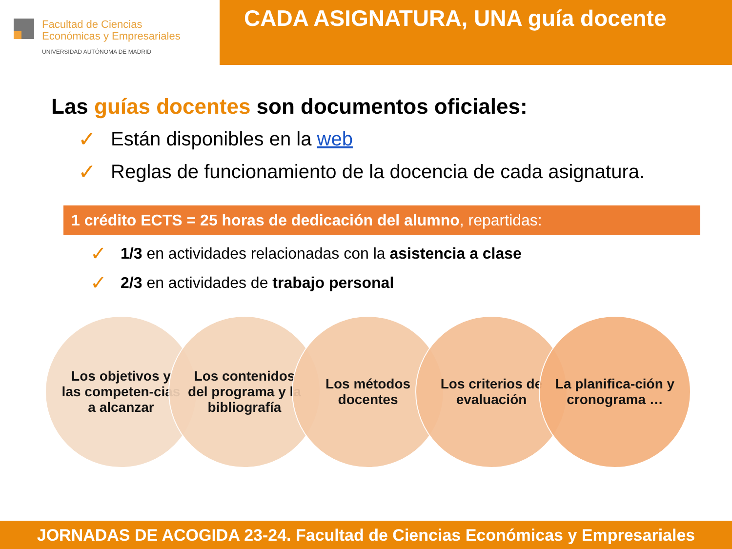Facultad de Ciencias
Económicas y Empresariales
UNIVERSIDAD AUTÓNOMA DE MADRID
CADA ASIGNATURA, UNA guía docente
Las guías docentes son documentos oficiales:
✓ Están disponibles en la web
✓ Reglas de funcionamiento de la docencia de cada asignatura.
1 crédito ECTS = 25 horas de dedicación del alumno, repartidas:
✓ 1/3 en actividades relacionadas con la asistencia a clase
✓ 2/3 en actividades de trabajo personal
Los objetivos y las competen-cias a alcanzar
Los contenidos del programa y la bibliografía
Los métodos docentes
Los criterios de evaluación
La planifica-ción y cronograma …
JORNADAS DE ACOGIDA 23-24. Facultad de Ciencias Económicas y Empresariales